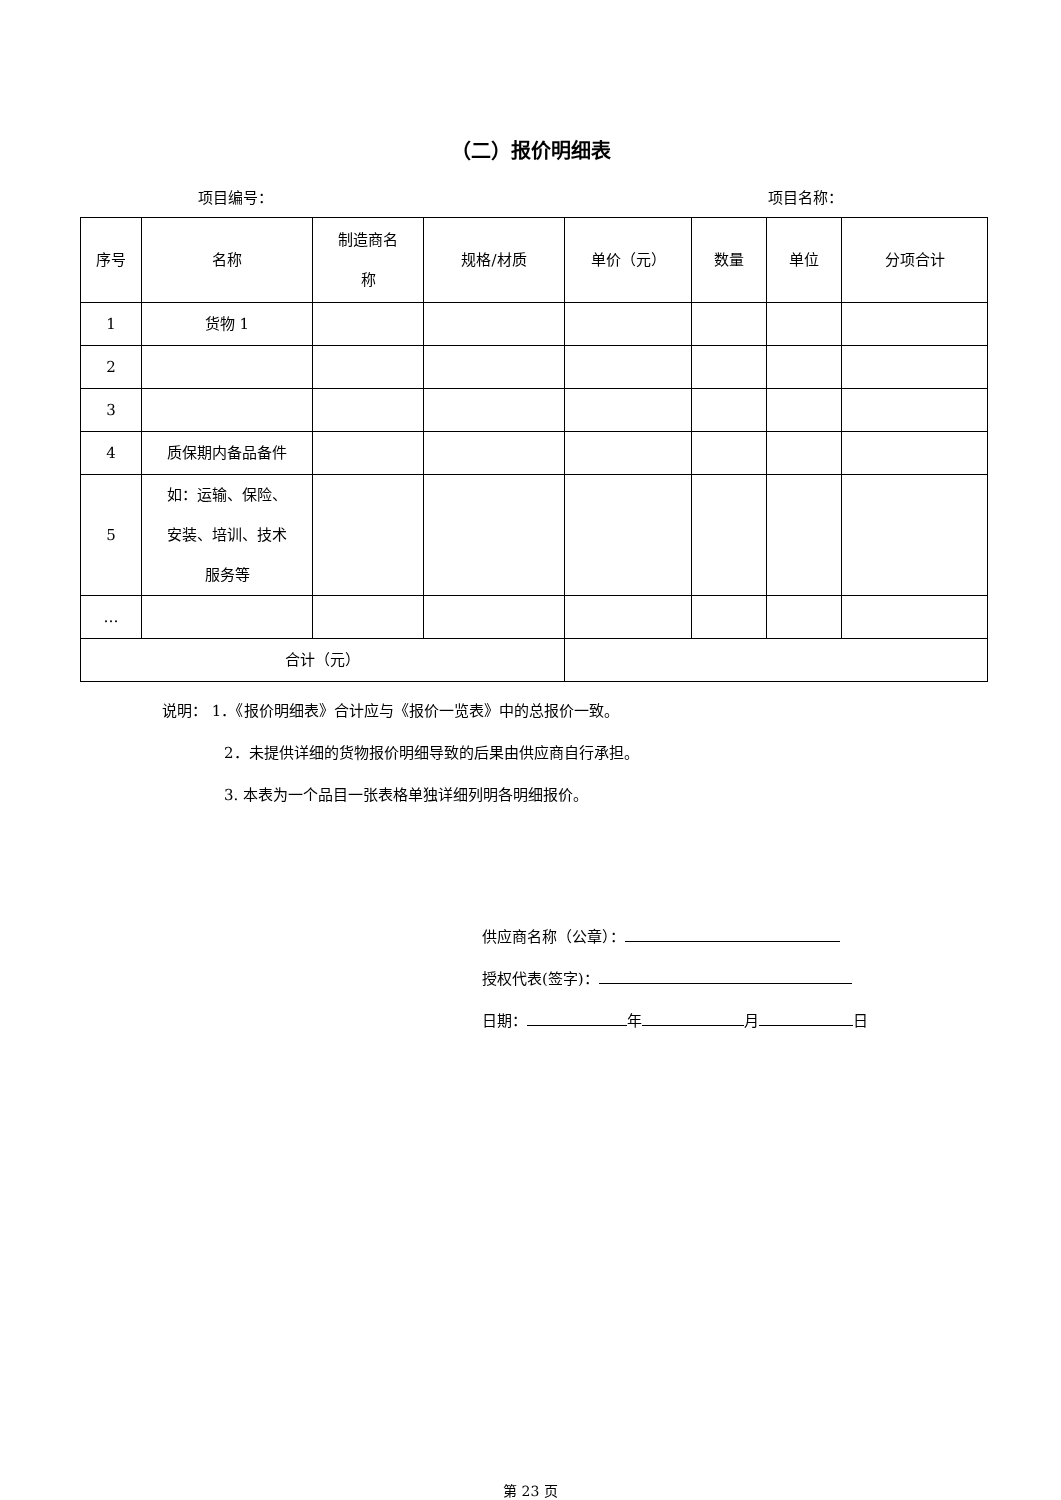（二）报价明细表
项目编号： 项目名称：
| 序号 | 名称 | 制造商名 称 | 规格/材质 | 单价（元） | 数量 | 单位 | 分项合计 |
| 1 | 货物 1 | | | | | | |
| 2 | | | | | | | |
| 3 | | | | | | | |
| 4 | 质保期内备品备件 | | | | | | |
| 5 | 如：运输、保险、 安装、培训、技术 服务等 | | | | | | |
| … | | | | | | | |
| 合计（元） | | | | | | | |
说明： 1．《报价明细表》合计应与《报价一览表》中的总报价一致。
2．未提供详细的货物报价明细导致的后果由供应商自行承担。
3. 本表为一个品目一张表格单独详细列明各明细报价。
供应商名称（公章）：
授权代表(签字)：
日期： 年 月 日
第 23 页